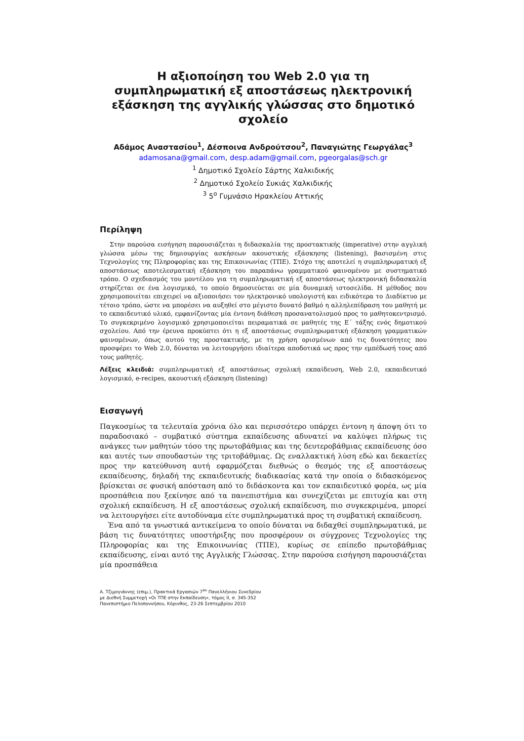Η αξιοποίηση του Web 2.0 για τη συμπληρωματική εξ αποστάσεως ηλεκτρονική εξάσκηση της αγγλικής γλώσσας στο δημοτικό σχολείο
Αδάμος Αναστασίου<sup>1</sup>, Δέσποινα Ανδρούτσου<sup>2</sup>, Παναγιώτης Γεωργάλας<sup>3</sup>
adamosana@gmail.com, desp.adam@gmail.com, pgeorgalas@sch.gr
<sup>1</sup> Δημοτικό Σχολείο Σάρτης Χαλκιδικής
<sup>2</sup> Δημοτικό Σχολείο Συκιάς Χαλκιδικής
<sup>3</sup> 5<sup>ο</sup> Γυμνάσιο Ηρακλείου Αττικής
Περίληψη
Στην παρούσα εισήγηση παρουσιάζεται η διδασκαλία της προστακτικής (imperative) στην αγγλική γλώσσα μέσω της δημιουργίας ασκήσεων ακουστικής εξάσκησης (listening), βασισμένη στις Τεχνολογίες της Πληροφορίας και της Επικοινωνίας (ΤΠΕ). Στόχο της αποτελεί η συμπληρωματική εξ αποστάσεως αποτελεσματική εξάσκηση του παραπάνω γραμματικού φαινομένου με συστηματικό τρόπο. Ο σχεδιασμός του μοντέλου για τη συμπληρωματική εξ αποστάσεως ηλεκτρονική διδασκαλία στηρίζεται σε ένα λογισμικό, το οποίο δημοσιεύεται σε μία δυναμική ιστοσελίδα. Η μέθοδος που χρησιμοποιείται επιχειρεί να αξιοποιήσει τον ηλεκτρονικό υπολογιστή και ειδικότερα το Διαδίκτυο με τέτοιο τρόπο, ώστε να μπορέσει να αυξηθεί στο μέγιστο δυνατό βαθμό η αλληλεπίδραση του μαθητή με το εκπαιδευτικό υλικό, εμφανίζοντας μία έντονη διάθεση προσανατολισμού προς το μαθητοκεντρισμό. Το συγκεκριμένο λογισμικό χρησιμοποιείται πειραματικά σε μαθητές της Ε΄ τάξης ενός δημοτικού σχολείου. Από την έρευνα προκύπτει ότι η εξ αποστάσεως συμπληρωματική εξάσκηση γραμματικών φαινομένων, όπως αυτού της προστακτικής, με τη χρήση ορισμένων από τις δυνατότητες που προσφέρει το Web 2.0, δύναται να λειτουργήσει ιδιαίτερα αποδοτικά ως προς την εμπέδωσή τους από τους μαθητές.
Λέξεις κλειδιά: συμπληρωματική εξ αποστάσεως σχολική εκπαίδευση, Web 2.0, εκπαιδευτικό λογισμικό, e-recipes, ακουστική εξάσκηση (listening)
Εισαγωγή
Παγκοσμίως τα τελευταία χρόνια όλο και περισσότερο υπάρχει έντονη η άποψη ότι το παραδοσιακό – συμβατικό σύστημα εκπαίδευσης αδυνατεί να καλύψει πλήρως τις ανάγκες των μαθητών τόσο της πρωτοβάθμιας και της δευτεροβάθμιας εκπαίδευσης όσο και αυτές των σπουδαστών της τριτοβάθμιας. Ως εναλλακτική λύση εδώ και δεκαετίες προς την κατεύθυνση αυτή εφαρμόζεται διεθνώς ο θεσμός της εξ αποστάσεως εκπαίδευσης, δηλαδή της εκπαιδευτικής διαδικασίας κατά την οποία ο διδασκόμενος βρίσκεται σε φυσική απόσταση από το διδάσκοντα και τον εκπαιδευτικό φορέα, ως μία προσπάθεια που ξεκίνησε από τα πανεπιστήμια και συνεχίζεται με επιτυχία και στη σχολική εκπαίδευση. Η εξ αποστάσεως σχολική εκπαίδευση, πιο συγκεκριμένα, μπορεί να λειτουργήσει είτε αυτοδύναμα είτε συμπληρωματικά προς τη συμβατική εκπαίδευση.
Ένα από τα γνωστικά αντικείμενα το οποίο δύναται να διδαχθεί συμπληρωματικά, με βάση τις δυνατότητες υποστήριξης που προσφέρουν οι σύγχρονες Τεχνολογίες της Πληροφορίας και της Επικοινωνίας (ΤΠΕ), κυρίως σε επίπεδο πρωτοβάθμιας εκπαίδευσης, είναι αυτό της Αγγλικής Γλώσσας. Στην παρούσα εισήγηση παρουσιάζεται μία προσπάθεια
Α. Τζιμογιάννης (επιμ.), Πρακτικά Εργασιών 7<sup>ου</sup> Πανελλήνιου Συνεδρίου
με Διεθνή Συμμετοχή «Οι ΤΠΕ στην Εκπαίδευση», τόμος ΙΙ, σ. 345-352
Πανεπιστήμιο Πελοποννήσου, Κόρινθος, 23-26 Σεπτεμβρίου 2010